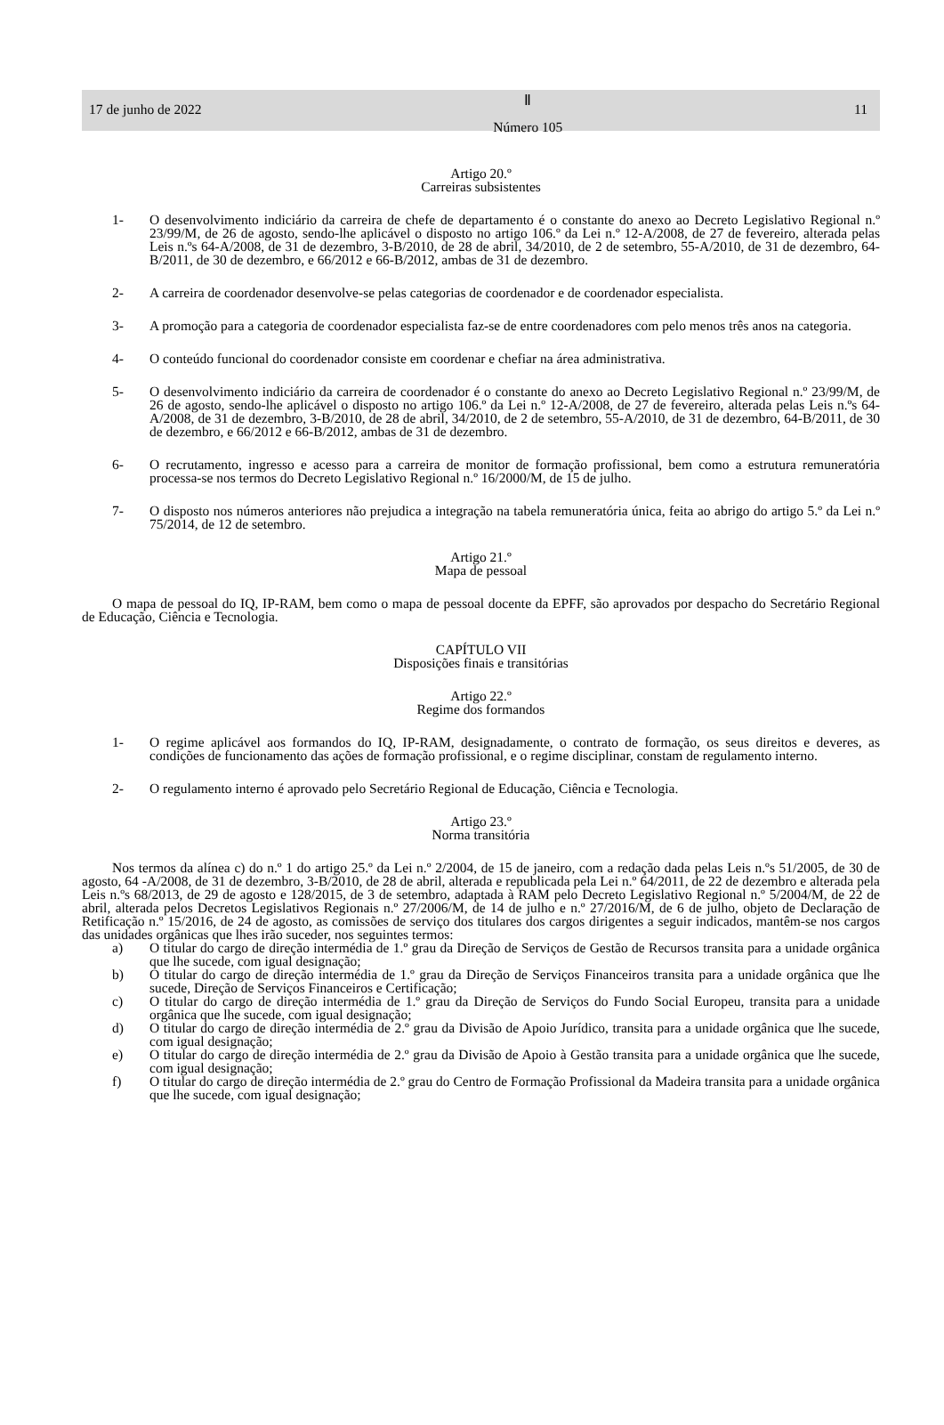17 de junho de 2022
Ⅱ
Número 105
11
Artigo 20.º
Carreiras subsistentes
1- O desenvolvimento indiciário da carreira de chefe de departamento é o constante do anexo ao Decreto Legislativo Regional n.º 23/99/M, de 26 de agosto, sendo-lhe aplicável o disposto no artigo 106.º da Lei n.º 12-A/2008, de 27 de fevereiro, alterada pelas Leis n.ºs 64-A/2008, de 31 de dezembro, 3-B/2010, de 28 de abril, 34/2010, de 2 de setembro, 55-A/2010, de 31 de dezembro, 64-B/2011, de 30 de dezembro, e 66/2012 e 66-B/2012, ambas de 31 de dezembro.
2- A carreira de coordenador desenvolve-se pelas categorias de coordenador e de coordenador especialista.
3- A promoção para a categoria de coordenador especialista faz-se de entre coordenadores com pelo menos três anos na categoria.
4- O conteúdo funcional do coordenador consiste em coordenar e chefiar na área administrativa.
5- O desenvolvimento indiciário da carreira de coordenador é o constante do anexo ao Decreto Legislativo Regional n.º 23/99/M, de 26 de agosto, sendo-lhe aplicável o disposto no artigo 106.º da Lei n.º 12-A/2008, de 27 de fevereiro, alterada pelas Leis n.ºs 64-A/2008, de 31 de dezembro, 3-B/2010, de 28 de abril, 34/2010, de 2 de setembro, 55-A/2010, de 31 de dezembro, 64-B/2011, de 30 de dezembro, e 66/2012 e 66-B/2012, ambas de 31 de dezembro.
6- O recrutamento, ingresso e acesso para a carreira de monitor de formação profissional, bem como a estrutura remuneratória processa-se nos termos do Decreto Legislativo Regional n.º 16/2000/M, de 15 de julho.
7- O disposto nos números anteriores não prejudica a integração na tabela remuneratória única, feita ao abrigo do artigo 5.º da Lei n.º 75/2014, de 12 de setembro.
Artigo 21.º
Mapa de pessoal
O mapa de pessoal do IQ, IP-RAM, bem como o mapa de pessoal docente da EPFF, são aprovados por despacho do Secretário Regional de Educação, Ciência e Tecnologia.
CAPÍTULO VII
Disposições finais e transitórias
Artigo 22.º
Regime dos formandos
1- O regime aplicável aos formandos do IQ, IP-RAM, designadamente, o contrato de formação, os seus direitos e deveres, as condições de funcionamento das ações de formação profissional, e o regime disciplinar, constam de regulamento interno.
2- O regulamento interno é aprovado pelo Secretário Regional de Educação, Ciência e Tecnologia.
Artigo 23.º
Norma transitória
Nos termos da alínea c) do n.º 1 do artigo 25.º da Lei n.º 2/2004, de 15 de janeiro, com a redação dada pelas Leis n.ºs 51/2005, de 30 de agosto, 64 -A/2008, de 31 de dezembro, 3-B/2010, de 28 de abril, alterada e republicada pela Lei n.º 64/2011, de 22 de dezembro e alterada pela Leis n.ºs 68/2013, de 29 de agosto e 128/2015, de 3 de setembro, adaptada à RAM pelo Decreto Legislativo Regional n.º 5/2004/M, de 22 de abril, alterada pelos Decretos Legislativos Regionais n.º 27/2006/M, de 14 de julho e n.º 27/2016/M, de 6 de julho, objeto de Declaração de Retificação n.º 15/2016, de 24 de agosto, as comissões de serviço dos titulares dos cargos dirigentes a seguir indicados, mantêm-se nos cargos das unidades orgânicas que lhes irão suceder, nos seguintes termos:
a) O titular do cargo de direção intermédia de 1.º grau da Direção de Serviços de Gestão de Recursos transita para a unidade orgânica que lhe sucede, com igual designação;
b) O titular do cargo de direção intermédia de 1.º grau da Direção de Serviços Financeiros transita para a unidade orgânica que lhe sucede, Direção de Serviços Financeiros e Certificação;
c) O titular do cargo de direção intermédia de 1.º grau da Direção de Serviços do Fundo Social Europeu, transita para a unidade orgânica que lhe sucede, com igual designação;
d) O titular do cargo de direção intermédia de 2.º grau da Divisão de Apoio Jurídico, transita para a unidade orgânica que lhe sucede, com igual designação;
e) O titular do cargo de direção intermédia de 2.º grau da Divisão de Apoio à Gestão transita para a unidade orgânica que lhe sucede, com igual designação;
f) O titular do cargo de direção intermédia de 2.º grau do Centro de Formação Profissional da Madeira transita para a unidade orgânica que lhe sucede, com igual designação;